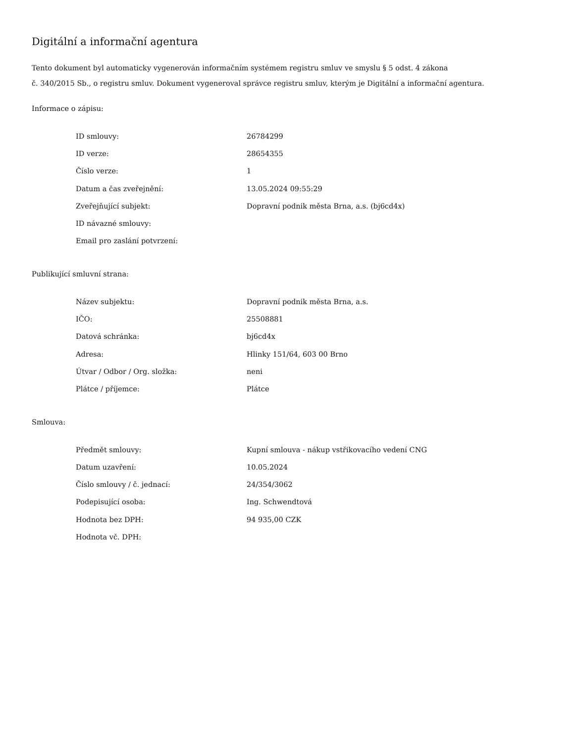Digitální a informační agentura
Tento dokument byl automaticky vygenerován informačním systémem registru smluv ve smyslu § 5 odst. 4 zákona
č. 340/2015 Sb., o registru smluv. Dokument vygeneroval správce registru smluv, kterým je Digitální a informační agentura.
Informace o zápisu:
| ID smlouvy: | 26784299 |
| ID verze: | 28654355 |
| Číslo verze: | 1 |
| Datum a čas zveřejnění: | 13.05.2024 09:55:29 |
| Zveřejňující subjekt: | Dopravní podnik města Brna, a.s. (bj6cd4x) |
| ID návazné smlouvy: | |
| Email pro zaslání potvrzení: | |
Publikující smluvní strana:
| Název subjektu: | Dopravní podnik města Brna, a.s. |
| IČO: | 25508881 |
| Datová schránka: | bj6cd4x |
| Adresa: | Hlinky 151/64, 603 00 Brno |
| Útvar / Odbor / Org. složka: | neni |
| Plátce / příjemce: | Plátce |
Smlouva:
| Předmět smlouvy: | Kupní smlouva - nákup vstřikovacího vedení CNG |
| Datum uzavření: | 10.05.2024 |
| Číslo smlouvy / č. jednací: | 24/354/3062 |
| Podepisující osoba: | Ing. Schwendtová |
| Hodnota bez DPH: | 94 935,00 CZK |
| Hodnota vč. DPH: | |